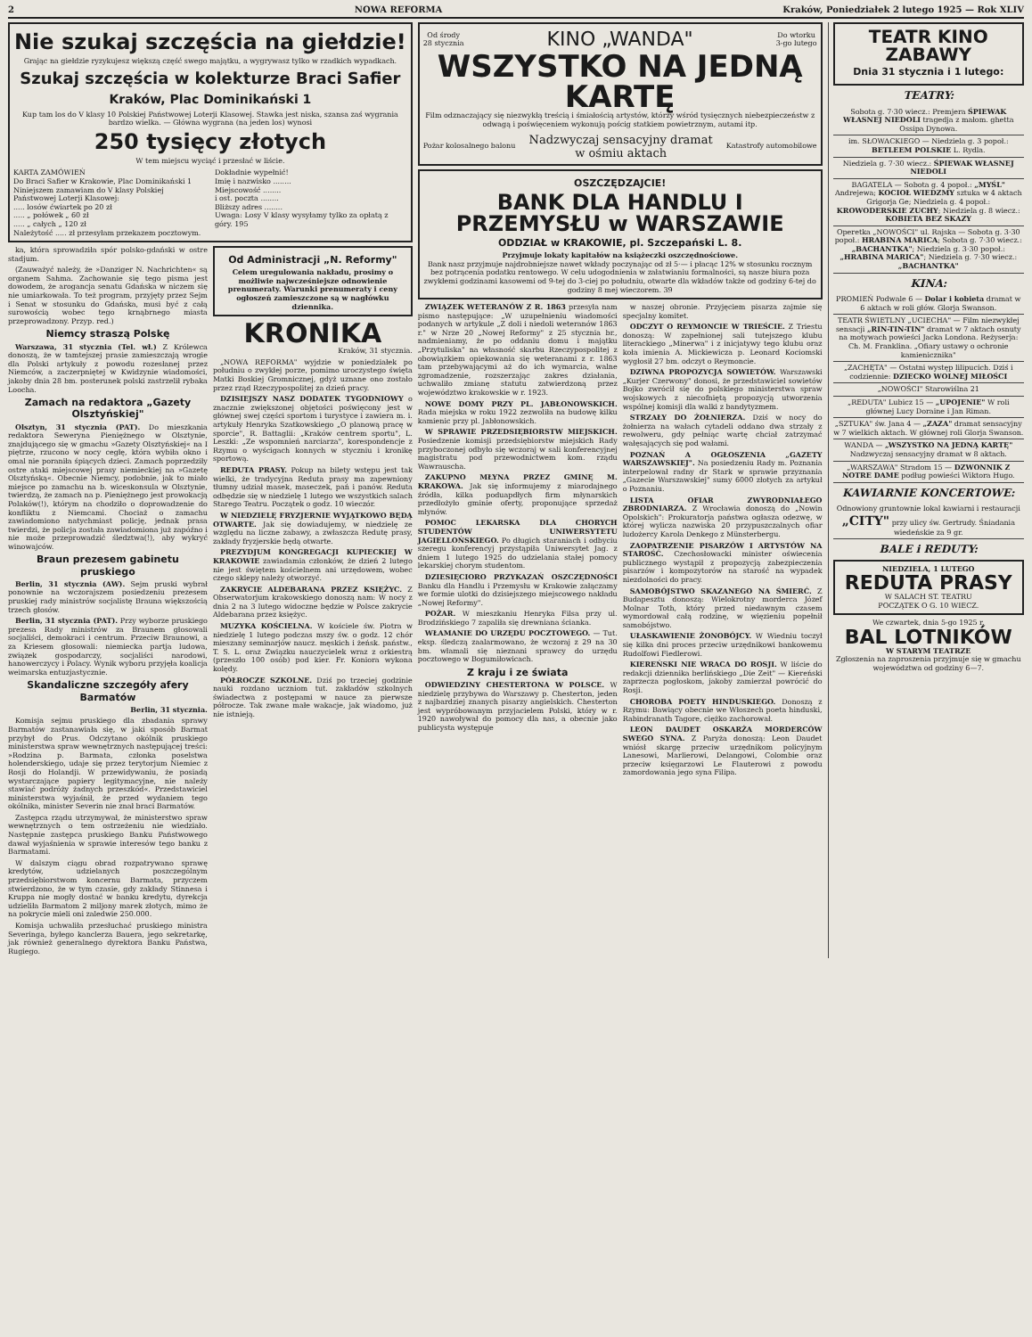2 NOWA REFORMA Kraków, Poniedziałek 2 lutego 1925 — Rok XLIV
Nie szukaj szczęścia na giełdzie!
Grając na giełdzie ryzykujesz większą część swego majątku, a wygrywasz tylko w rzadkich wypadkach.
Szukaj szczęścia w kolekturze Braci Safier
Kraków, Plac Dominikański 1
Kup tam los do V klasy 10 Polskiej Państwowej Loterji Klasowej. Stawka jest niska, szansa zaś wygrania bardzo wielka. — Główna wygrana (na jeden los) wynosi
250 tysięcy złotych
W tem miejscu wyciąć i przesłać w liście.
KARTA ZAMÓWIEŃ
Do Braci Safier w Krakowie, Plac Dominikański 1
Niniejszem zamawiam do V klasy Polskiej Państwowej Loterji Klasowej:
..... losów ćwiartek po 20 zł
..... „ połówek „ 60 zł
..... „ całych „ 120 zł
Należytość ..... zł przesyłam przekazem pocztowym.
Dokładnie wypełnić!
Imię i nazwisko ........
Miejscowość ........
i ost. poczta ........
Bliższy adres ........
Uwaga: Losy V klasy wysyłamy tylko za opłatą z góry. 195
ka, która sprowadziła spór polsko-gdański w ostre stadjum.
(Zauważyć należy, że »Danziger N. Nachrichten« są organem Sahma. Zachowanie się tego pisma jest dowodem, że arogancja senatu Gdańska w niczem się nie umiarkowała. To też program, przyjęty przez Sejm i Senat w stosunku do Gdańska, musi być z całą surowością wobec tego krnąbrnego miasta przeprowadzony. Przyp. red.)
Niemcy straszą Polskę
Warszawa, 31 stycznia (Tel. wł.) Z Królewca donoszą, że w tamtejszej prasie zamieszczają wrogie dla Polski artykuły z powodu rozesłanej przez Niemców, a zaczerpniętej w Kwidzynie wiadomości, jakoby dnia 28 bm. posterunek polski zastrzelił rybaka Loocha.
Zamach na redaktora „Gazety Olsztyńskiej"
Olsztyn, 31 stycznia (PAT). Do mieszkania redaktora Seweryna Pieniężnego w Olsztynie, znajdującego się w gmachu »Gazety Olsztyńskiej« na I piętrze, rzucono w nocy cegłę, która wybiła okno i omal nie poraniła śpiących dzieci. Zamach poprzedziły ostre ataki miejscowej prasy niemieckiej na »Gazetę Olsztyńską«. Obecnie Niemcy, podobnie, jak to miało miejsce po zamachu na b. wiceskonsula w Olsztynie, twierdzą, że zamach na p. Pieniężnego jest prowokacją Polaków(!), którym na chodziło o doprowadzenie do konfliktu z Niemcami. Chociaż o zamachu zawiadomiono natychmiast policję, jednak prasa twierdzi, że policja została zawiadomiona już zapóźno i nie może przeprowadzić śledztwa(!), aby wykryć winowajców.
Braun prezesem gabinetu pruskiego
Berlin, 31 stycznia (AW). Sejm pruski wybrał ponownie na wczorajszem posiedzeniu prezesem pruskiej rady ministrów socjalistę Brauna większością trzech głosów.
Berlin, 31 stycznia (PAT). Przy wyborze pruskiego prezesa Rady ministrów za Braunem głosowali socjaliści, demokraci i centrum. Przeciw Braunowi, a za Kriesem głosowali: niemiecka partja ludowa, związek gospodarczy, socjaliści narodowi, hanowerczycy i Polacy. Wynik wyboru przyjęła koalicja weimarska entuzjastycznie.
Skandaliczne szczegóły afery Barmatów
Berlin, 31 stycznia.
Komisja sejmu pruskiego dla zbadania sprawy Barmatów zastanawiała się, w jaki sposób Barmat przybył do Prus. Odczytano okólnik pruskiego ministerstwa spraw wewnętrznych następującej treści: »Rodzina p. Barmata, członka poselstwa holenderskiego, udaje się przez terytorjum Niemiec z Rosji do Holandji. W przewidywaniu, że posiadą wystarczające papiery legitymacyjne, nie należy stawiać podróży żadnych przeszkód«. Przedstawiciel ministerstwa wyjaśnił, że przed wydaniem tego okólnika, minister Severin nie znał braci Barmatów.
Zastępca rządu utrzymywał, że ministerstwo spraw wewnętrznych o tem ostrzeżeniu nie wiedziało. Następnie zastępca pruskiego Banku Państwowego dawał wyjaśnienia w sprawie interesów tego banku z Barmatami.
W dalszym ciągu obrad rozpatrywano sprawę kredytów, udzielanych poszczególnym przedsiębiorstwom koncernu Barmata, przyczem stwierdzono, że w tym czasie, gdy zakłady Stinnesa i Kruppa nie mogły dostać w banku kredytu, dyrekcja udzieliła Barmatom 2 miljony marek złotych, mimo że na pokrycie mieli oni zaledwie 250.000.
Komisja uchwaliła przesłuchać pruskiego ministra Severinga, byłego kanclerza Bauera, jego sekretarkę, jak również generalnego dyrektora Banku Państwa, Rugiego.
Od Administracji „N. Reformy"
Celem uregulowania nakładu, prosimy o możliwie najwcześniejsze odnowienie prenumeraty. Warunki prenumeraty i ceny ogłoszeń zamieszczone są w nagłówku dziennika.
KRONIKA
Kraków, 31 stycznia.
„NOWA REFORMA" wyjdzie w poniedziałek po południu o zwykłej porze, pomimo uroczystego święta Matki Boskiej Gromnicznej, gdyż uznane ono zostało przez rząd Rzeczypospolitej za dzień pracy.
DZISIEJSZY NASZ DODATEK TYGODNIOWY o znacznie zwiększonej objętości poświęcony jest w głównej swej części sportom i turystyce i zawiera m. i. artykuły Henryka Szatkowskiego „O planową pracę w sporcie", R. Battaglii: „Kraków centrem sportu", L. Leszki: „Ze wspomnień narciarza", korespondencje z Rzymu o wyścigach konnych w styczniu i kronikę sportową.
REDUTA PRASY. Pokup na bilety wstępu jest tak wielki, że tradycyjna Reduta prasy ma zapewniony tłumny udział masek, maseczek, pań i panów. Reduta odbędzie się w niedzielę 1 lutego we wszystkich salach Starego Teatru. Początek o godz. 10 wieczór.
W NIEDZIELĘ FRYZJERNIE WYJĄTKOWO BĘDĄ OTWARTE. Jak się dowiadujemy, w niedzielę ze względu na liczne zabawy, a zwłaszcza Redutę prasy, zakłady fryzjerskie będą otwarte.
PREZYDJUM KONGREGACJI KUPIECKIEJ W KRAKOWIE zawiadamia członków, że dzień 2 lutego nie jest świętem kościelnem ani urzędowem, wobec czego sklepy należy otworzyć.
ZAKRYCIE ALDEBARANA PRZEZ KSIĘŻYC. Z Obserwatorjum krakowskiego donoszą nam: W nocy z dnia 2 na 3 lutego widoczne będzie w Polsce zakrycie Aldebarana przez księżyc.
MUZYKA KOŚCIELNA. W kościele św. Piotra w niedzielę 1 lutego podczas mszy św. o godz. 12 chór mieszany seminarjów naucz. męskich i żeńsk. państw., T. S. L. oraz Związku nauczycielek wraz z orkiestrą (przeszło 100 osób) pod kier. Fr. Koniora wykona kolędy.
PÓŁROCZE SZKOLNE. Dziś po trzeciej godzinie nauki rozdano uczniom tut. zakładów szkolnych świadectwa z postępami w nauce za pierwsze półrocze. Tak zwane małe wakacje, jak wiadomo, już nie istnieją.
Od środy
28 stycznia KINO „WANDA" Do wtorku
3-go lutego
WSZYSTKO NA JEDNĄ KARTĘ
Film odznaczający się niezwykłą treścią i śmiałością artystów, którzy wśród tysięcznych niebezpieczeństw z odwagą i poświęceniem wykonują pościg statkiem powietrznym, autami itp.
Pożar kolosalnego balonu Nadzwyczaj sensacyjny dramat
w ośmiu aktach Katastrofy automobilowe
OSZCZĘDZAJCIE!
BANK DLA HANDLU I PRZEMYSŁU w WARSZAWIE
ODDZIAŁ w KRAKOWIE, pl. Szczepański L. 8.
Przyjmuje lokaty kapitałów na książeczki oszczędnościowe.
Bank nasz przyjmuje najdrobniejsze nawet wkłady poczynając od zł 5·— i płacąc 12% w stosunku rocznym bez potrącenia podatku rentowego. W celu udogodnienia w załatwianiu formalności, są nasze biura poza zwykłemi godzinami kasowemi od 9-tej do 3-ciej po południu, otwarte dla wkładów także od godziny 6-tej do godziny 8 mej wieczorem. 39
ZWIĄZEK WETERANÓW Z R. 1863 przesyła nam pismo następujące: „W uzupełnieniu wiadomości podanych w artykule „Z doli i niedoli weteranów 1863 r." w Nrze 20 „Nowej Reformy" z 25 stycznia br., nadmieniamy, że po oddaniu domu i majątku „Przytuliska" na własność skarbu Rzeczypospolitej z obowiązkiem opiekowania się weteranami z r. 1863 tam przebywającymi aż do ich wymarcia, walne zgromadzenie, rozszerzając zakres działania, uchwaliło zmianę statutu zatwierdzoną przez województwo krakowskie w r. 1923.
NOWE DOMY PRZY PL. JABŁONOWSKICH. Rada miejska w roku 1922 zezwoliła na budowę kilku kamienic przy pl. Jabłonowskich.
W SPRAWIE PRZEDSIĘBIORSTW MIEJSKICH. Posiedzenie komisji przedsiębiorstw miejskich Rady przyboczonej odbyło się wczoraj w sali konferencyjnej magistratu pod przewodnictwem kom. rządu Wawrauscha.
ZAKUPNO MŁYNA PRZEZ GMINĘ M. KRAKOWA. Jak się informujemy z miarodajnego źródła, kilka poduapdłych firm młynarskich przedłożyło gminie oferty, proponujące sprzedaż młynów.
POMOC LEKARSKA DLA CHORYCH STUDENTÓW UNIWERSYTETU JAGIELLOŃSKIEGO. Po długich staraniach i odbyciu szeregu konferencyj przystąpiła Uniwersytet Jag. z dniem 1 lutego 1925 do udzielania stałej pomocy lekarskiej chorym studentom.
DZIESIĘCIORO PRZYKAZAŃ OSZCZĘDNOŚCI Banku dla Handlu i Przemysłu w Krakowie załączamy we formie ulotki do dzisiejszego miejscowego nakładu „Nowej Reformy".
POŻAR. W mieszkaniu Henryka Filsa przy ul. Brodzińskiego 7 zapaliła się drewniana ścianka.
WŁAMANIE DO URZĘDU POCZTOWEGO. — Tut. eksp. śledczą zaalarmowano, że wczoraj z 29 na 30 bm. włamali się nieznani sprawcy do urzędu pocztowego w Bogumiłowicach.
Z kraju i ze świata
ODWIEDZINY CHESTERTONA W POLSCE. W niedzielę przybywa do Warszawy p. Chesterton, jeden z najbardziej znanych pisarzy angielskich. Chesterton jest wypróbowanym przyjacielem Polski, który w r. 1920 nawoływał do pomocy dla nas, a obecnie jako publicysta występuje
w naszej obronie. Przyjęciem pisarza zajmie się specjalny komitet.
ODCZYT O REYMONCIE W TRIEŚCIE. Z Triestu donoszą: W zapełnionej sali tutejszego klubu literackiego „Minerwa" i z inicjatywy tego klubu oraz koła imienia A. Mickiewicza p. Leonard Kociomski wygłosił 27 bm. odczyt o Reymoncie.
DZIWNA PROPOZYCJA SOWIETÓW. Warszawski „Kurjer Czerwony" donosi, że przedstawiciel sowietów Bojko zwrócił się do polskiego ministerstwa spraw wojskowych z niecofniętą propozycją utworzenia wspólnej komisji dla walki z bandytyzmem.
STRZAŁY DO ŻOŁNIERZA. Dziś w nocy do żołnierza na wałach cytadeli oddano dwa strzały z rewolweru, gdy pełniąc wartę chciał zatrzymać wałęsających się pod wałami.
POZNAŃ A OGŁOSZENIA „GAZETY WARSZAWSKIEJ". Na posiedzeniu Rady m. Poznania interpelował radny dr Stark w sprawie przyznania „Gazecie Warszawskiej" sumy 6000 złotych za artykuł o Poznaniu.
LISTA OFIAR ZWYRODNIAŁEGO ZBRODNIARZA. Z Wrocławia donoszą do „Nowin Opolskich": Prokuratorja państwa ogłasza odezwę, w której wylicza nazwiska 20 przypuszczalnych ofiar ludożercy Karola Denkego z Münsterbergu.
ZAOPATRZENIE PISARZÓW I ARTYSTÓW NA STAROŚĆ. Czechosłowacki minister oświecenia publicznego wystąpił z propozycją zabezpieczenia pisarzów i kompozytorów na starość na wypadek niezdolności do pracy.
SAMOBÓJSTWO SKAZANEGO NA ŚMIERĆ. Z Budapesztu donoszą: Wielokrotny morderca Józef Molnar Toth, który przed niedawnym czasem wymordował całą rodzinę, w więzieniu popełnił samobójstwo.
UŁASKAWIENIE ŻONOBÓJCY. W Wiedniu toczył się kilka dni proces przeciw urzędnikowi bankowemu Rudolfowi Fiedlerowi.
KIEREŃSKI NIE WRACA DO ROSJI. W liście do redakcji dziennika berlińskiego „Die Zeit" — Kiereński zaprzecza pogłoskom, jakoby zamierzał powrócić do Rosji.
CHOROBA POETY HINDUSKIEGO. Donoszą z Rzymu: Bawiący obecnie we Włoszech poeta hinduski, Rabindranath Tagore, ciężko zachorował.
LEON DAUDET OSKARŻA MORDERCÓW SWEGO SYNA. Z Paryża donoszą: Leon Daudet wniósł skargę przeciw urzędnikom policyjnym Lanesowi, Marlierowi, Delangowi, Colombie oraz przeciw księgarzowi Le Flauterowi z powodu zamordowania jego syna Filipa.
TEATR KINO ZABAWY
Dnia 31 stycznia i 1 lutego:
TEATRY:
Sobota g. 7·30 wiecz.: Premjera ŚPIEWAK WŁASNEJ NIEDOLI tragedja z małom. ghetta Ossipa Dynowa.
im. SŁOWACKIEGO — Niedziela g. 3 popoł.: BETLEEM POLSKIE L. Rydla.
Niedziela g. 7·30 wiecz.: ŚPIEWAK WŁASNEJ NIEDOLI
BAGATELA — Sobota g. 4 popoł.: „MYŚL" Andrejewa; KOCIOŁ WIEDZMY sztuka w 4 aktach Grigorja Ge; Niedziela g. 4 popoł.: KROWODERSKIE ZUCHY; Niedziela g. 8 wiecz.: KOBIETA BEZ SKAZY
Operetka „NOWOŚCI" ul. Rajska — Sobota g. 3·30 popoł.: HRABINA MARICA; Sobota g. 7·30 wiecz.: „BACHANTKA"; Niedziela g. 3·30 popoł.: „HRABINA MARICA"; Niedziela g. 7·30 wiecz.: „BACHANTKA"
KINA:
PROMIEŃ Podwale 6 — Dolar i kobieta dramat w 6 aktach w roli głów. Glorja Swanson.
TEATR ŚWIETLNY „UCIECHA" — Film niezwykłej sensacji „RIN-TIN-TIN" dramat w 7 aktach osnuty na motywach powieści Jacka Londona. Reżyserja: Ch. M. Franklina. „Ofiary ustawy o ochronie kamienicznika"
„ZACHĘTA" — Ostatni występ lilipucich. Dziś i codziennie: DZIECKO WOLNEJ MIŁOŚCI
„NOWOŚCI" Starowiślna 21
„REDUTA" Lubicz 15 — „UPOJENIE" W roli głównej Lucy Doraine i Jan Riman.
„SZTUKA" św. Jana 4 — „ZAZA" dramat sensacyjny w 7 wielkich aktach. W głównej roli Glorja Swanson.
WANDA — „WSZYSTKO NA JEDNĄ KARTĘ" Nadzwyczaj sensacyjny dramat w 8 aktach.
„WARSZAWA" Stradom 15 — DZWONNIK Z NOTRE DAME podług powieści Wiktora Hugo.
KAWIARNIE KONCERTOWE:
Odnowiony gruntownie lokal kawiarni i restauracji „CITY" przy ulicy św. Gertrudy. Śniadania wiedeńskie za 9 gr.
BALE i REDUTY:
NIEDZIELA, 1 LUTEGO
REDUTA PRASY
W SALACH ST. TEATRU
POCZĄTEK O G. 10 WIECZ.
We czwartek, dnia 5-go 1925 r.
BAL LOTNIKÓW
W STARYM TEATRZE
Zgłoszenia na zaproszenia przyjmuje się w gmachu województwa od godziny 6—7.